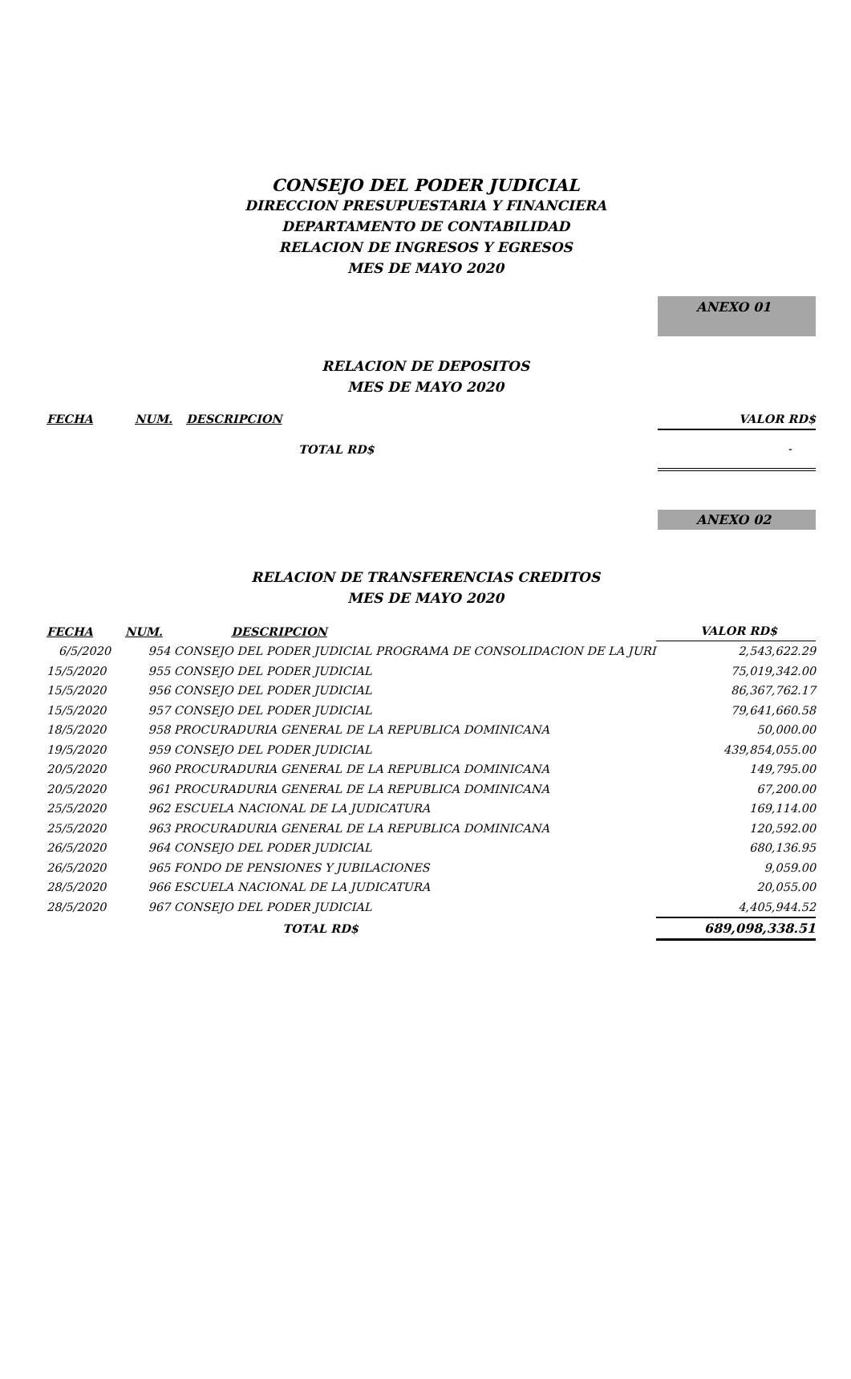CONSEJO DEL PODER JUDICIAL
DIRECCION PRESUPUESTARIA Y FINANCIERA
DEPARTAMENTO DE CONTABILIDAD
RELACION DE INGRESOS Y EGRESOS
MES DE MAYO 2020
ANEXO 01
RELACION DE DEPOSITOS
MES DE MAYO 2020
| FECHA | NUM. | DESCRIPCION | VALOR RD$ |
| --- | --- | --- | --- |
| | | TOTAL RD$ | - |
ANEXO 02
RELACION DE TRANSFERENCIAS CREDITOS
MES DE MAYO 2020
| FECHA | NUM. | DESCRIPCION | VALOR RD$ |
| --- | --- | --- | --- |
| 6/5/2020 | 954 | CONSEJO DEL PODER JUDICIAL PROGRAMA DE CONSOLIDACION DE LA JURI | 2,543,622.29 |
| 15/5/2020 | 955 | CONSEJO DEL PODER JUDICIAL | 75,019,342.00 |
| 15/5/2020 | 956 | CONSEJO DEL PODER JUDICIAL | 86,367,762.17 |
| 15/5/2020 | 957 | CONSEJO DEL PODER JUDICIAL | 79,641,660.58 |
| 18/5/2020 | 958 | PROCURADURIA GENERAL DE LA REPUBLICA DOMINICANA | 50,000.00 |
| 19/5/2020 | 959 | CONSEJO DEL PODER JUDICIAL | 439,854,055.00 |
| 20/5/2020 | 960 | PROCURADURIA GENERAL DE LA REPUBLICA DOMINICANA | 149,795.00 |
| 20/5/2020 | 961 | PROCURADURIA GENERAL DE LA REPUBLICA DOMINICANA | 67,200.00 |
| 25/5/2020 | 962 | ESCUELA NACIONAL DE LA JUDICATURA | 169,114.00 |
| 25/5/2020 | 963 | PROCURADURIA GENERAL DE LA REPUBLICA DOMINICANA | 120,592.00 |
| 26/5/2020 | 964 | CONSEJO DEL PODER JUDICIAL | 680,136.95 |
| 26/5/2020 | 965 | FONDO DE PENSIONES Y JUBILACIONES | 9,059.00 |
| 28/5/2020 | 966 | ESCUELA NACIONAL DE LA JUDICATURA | 20,055.00 |
| 28/5/2020 | 967 | CONSEJO DEL PODER JUDICIAL | 4,405,944.52 |
| | | TOTAL RD$ | 689,098,338.51 |